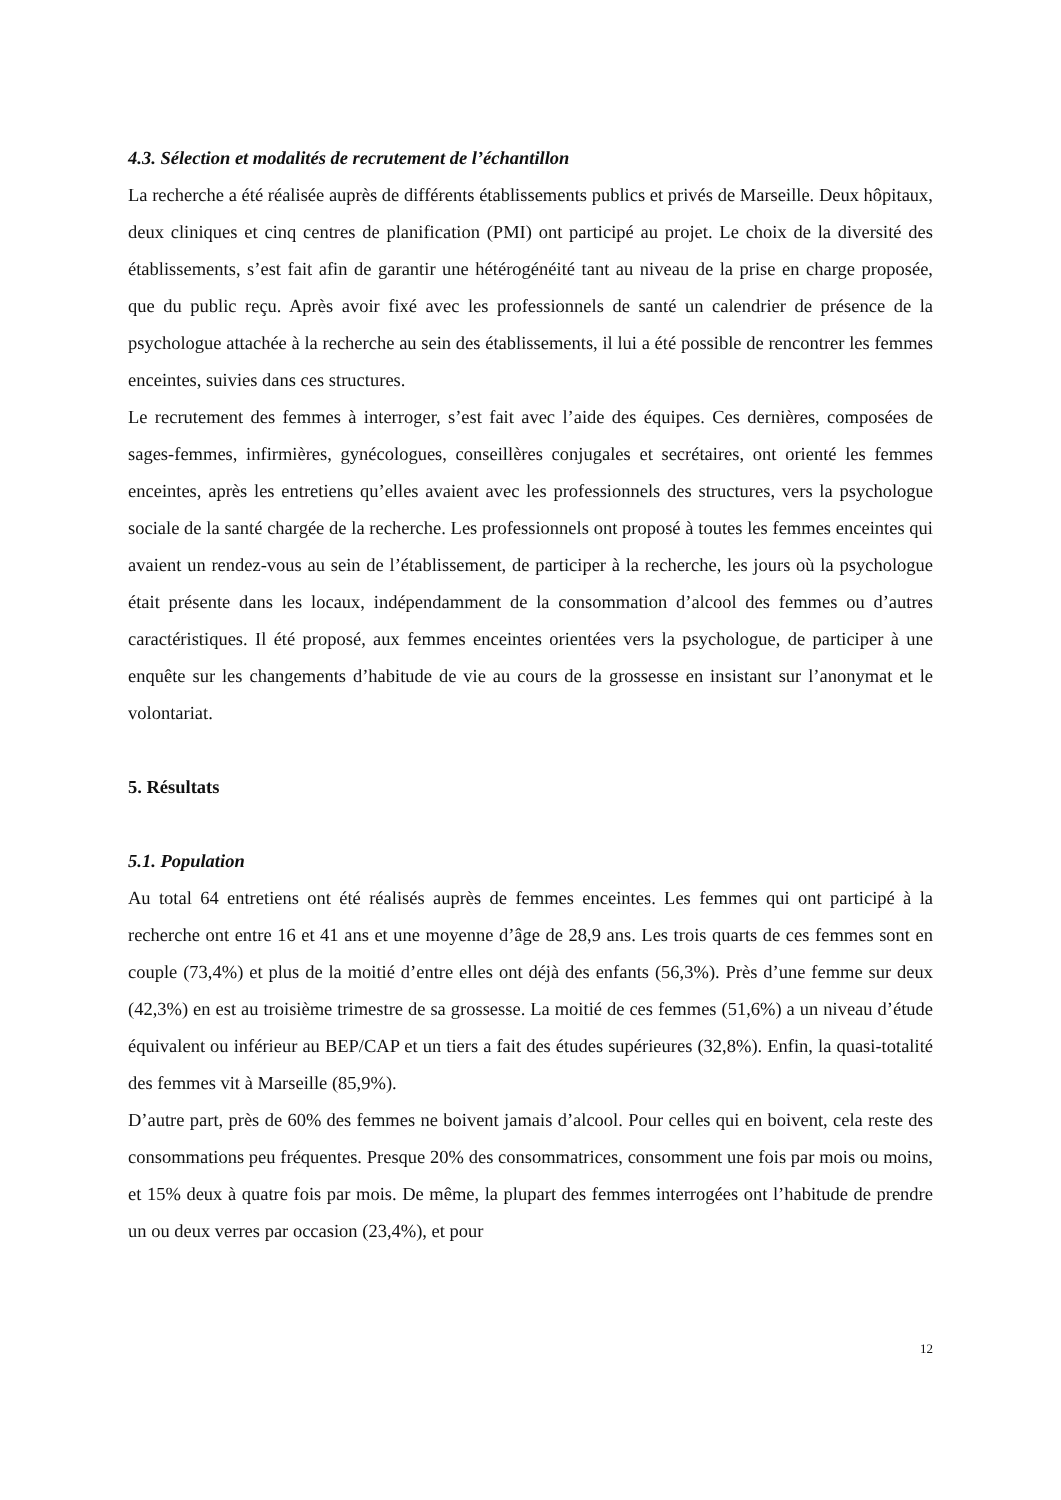4.3. Sélection et modalités de recrutement de l’échantillon
La recherche a été réalisée auprès de différents établissements publics et privés de Marseille. Deux hôpitaux, deux cliniques et cinq centres de planification (PMI) ont participé au projet. Le choix de la diversité des établissements, s’est fait afin de garantir une hétérogénéité tant au niveau de la prise en charge proposée, que du public reçu. Après avoir fixé avec les professionnels de santé un calendrier de présence de la psychologue attachée à la recherche au sein des établissements, il lui a été possible de rencontrer les femmes enceintes, suivies dans ces structures.
Le recrutement des femmes à interroger, s’est fait avec l’aide des équipes. Ces dernières, composées de sages-femmes, infirmières, gynécologues, conseillères conjugales et secrétaires, ont orienté les femmes enceintes, après les entretiens qu’elles avaient avec les professionnels des structures, vers la psychologue sociale de la santé chargée de la recherche. Les professionnels ont proposé à toutes les femmes enceintes qui avaient un rendez-vous au sein de l’établissement, de participer à la recherche, les jours où la psychologue était présente dans les locaux, indépendamment de la consommation d’alcool des femmes ou d’autres caractéristiques. Il été proposé, aux femmes enceintes orientées vers la psychologue, de participer à une enquête sur les changements d’habitude de vie au cours de la grossesse en insistant sur l’anonymat et le volontariat.
5. Résultats
5.1. Population
Au total 64 entretiens ont été réalisés auprès de femmes enceintes. Les femmes qui ont participé à la recherche ont entre 16 et 41 ans et une moyenne d’âge de 28,9 ans. Les trois quarts de ces femmes sont en couple (73,4%) et plus de la moitié d’entre elles ont déjà des enfants (56,3%). Près d’une femme sur deux (42,3%) en est au troisième trimestre de sa grossesse. La moitié de ces femmes (51,6%) a un niveau d’étude équivalent ou inférieur au BEP/CAP et un tiers a fait des études supérieures (32,8%). Enfin, la quasi-totalité des femmes vit à Marseille (85,9%).
D’autre part, près de 60% des femmes ne boivent jamais d’alcool. Pour celles qui en boivent, cela reste des consommations peu fréquentes. Presque 20% des consommatrices, consomment une fois par mois ou moins, et 15% deux à quatre fois par mois. De même, la plupart des femmes interrogées ont l’habitude de prendre un ou deux verres par occasion (23,4%), et pour
12